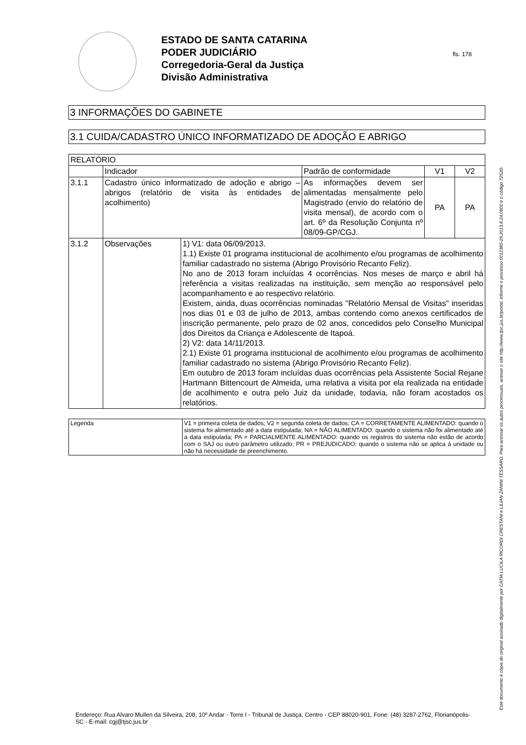ESTADO DE SANTA CATARINA
PODER JUDICIÁRIO
Corregedoria-Geral da Justiça
Divisão Administrativa
fls. 178
Este documento é cópia do original assinado digitalmente por CATIA LUCILA RICORDI CRESTANI e LILIAN ZANINI TESSARO. Para acessar os autos processuais, acesse o site http://www.tjsc.jus.br/portal, informe o processo 0012385-29.2013.8.24.0600 e o código 7252D.
3 INFORMAÇÕES DO GABINETE
3.1 CUIDA/CADASTRO ÚNICO INFORMATIZADO DE ADOÇÃO E ABRIGO
| RELATÓRIO | | | | | |
| | Indicador | | Padrão de conformidade | V1 | V2 |
| 3.1.1 | Cadastro único informatizado de adoção e abrigo – abrigos (relatório de visita às entidades de acolhimento) | | As informações devem ser alimentadas mensalmente pelo Magistrado (envio do relatório de visita mensal), de acordo com o art. 6º da Resolução Conjunta nº 08/09-GP/CGJ. | PA | PA |
| 3.1.2 | Observações | 1) V1: data 06/09/2013. 1.1) Existe 01 programa institucional de acolhimento e/ou programas de acolhimento familiar cadastrado no sistema (Abrigo Provisório Recanto Feliz). No ano de 2013 foram incluídas 4 ocorrências. Nos meses de março e abril há referência a visitas realizadas na instituição, sem menção ao responsável pelo acompanhamento e ao respectivo relatório. Existem, ainda, duas ocorrências nominadas "Relatório Mensal de Visitas" inseridas nos dias 01 e 03 de julho de 2013, ambas contendo como anexos certificados de inscrição permanente, pelo prazo de 02 anos, concedidos pelo Conselho Municipal dos Direitos da Criança e Adolescente de Itapoá. 2) V2: data 14/11/2013. 2.1) Existe 01 programa institucional de acolhimento e/ou programas de acolhimento familiar cadastrado no sistema (Abrigo Provisório Recanto Feliz). Em outubro de 2013 foram incluídas duas ocorrências pela Assistente Social Rejane Hartmann Bittencourt de Almeida, uma relativa a visita por ela realizada na entidade de acolhimento e outra pelo Juiz da unidade, todavia, não foram acostados os relatórios. | | | |
| Legenda | V1 = primeira coleta de dados; V2 = segunda coleta de dados; CA = CORRETAMENTE ALIMENTADO: quando o sistema foi alimentado até a data estipulada; NA = NÃO ALIMENTADO: quando o sistema não foi alimentado até a data estipulada; PA = PARCIALMENTE ALIMENTADO: quando os registros do sistema não estão de acordo com o SAJ ou outro parâmetro utilizado; PR = PREJUDICADO: quando o sistema não se aplica à unidade ou não há necessidade de preenchimento. |
Endereço: Rua Alvaro Mullen da Silveira, 208, 10º Andar - Torre I - Tribunal de Justiça, Centro - CEP 88020-901, Fone: (48) 3287-2762, Florianópolis-SC - E-mail: cgj@tjsc.jus.br